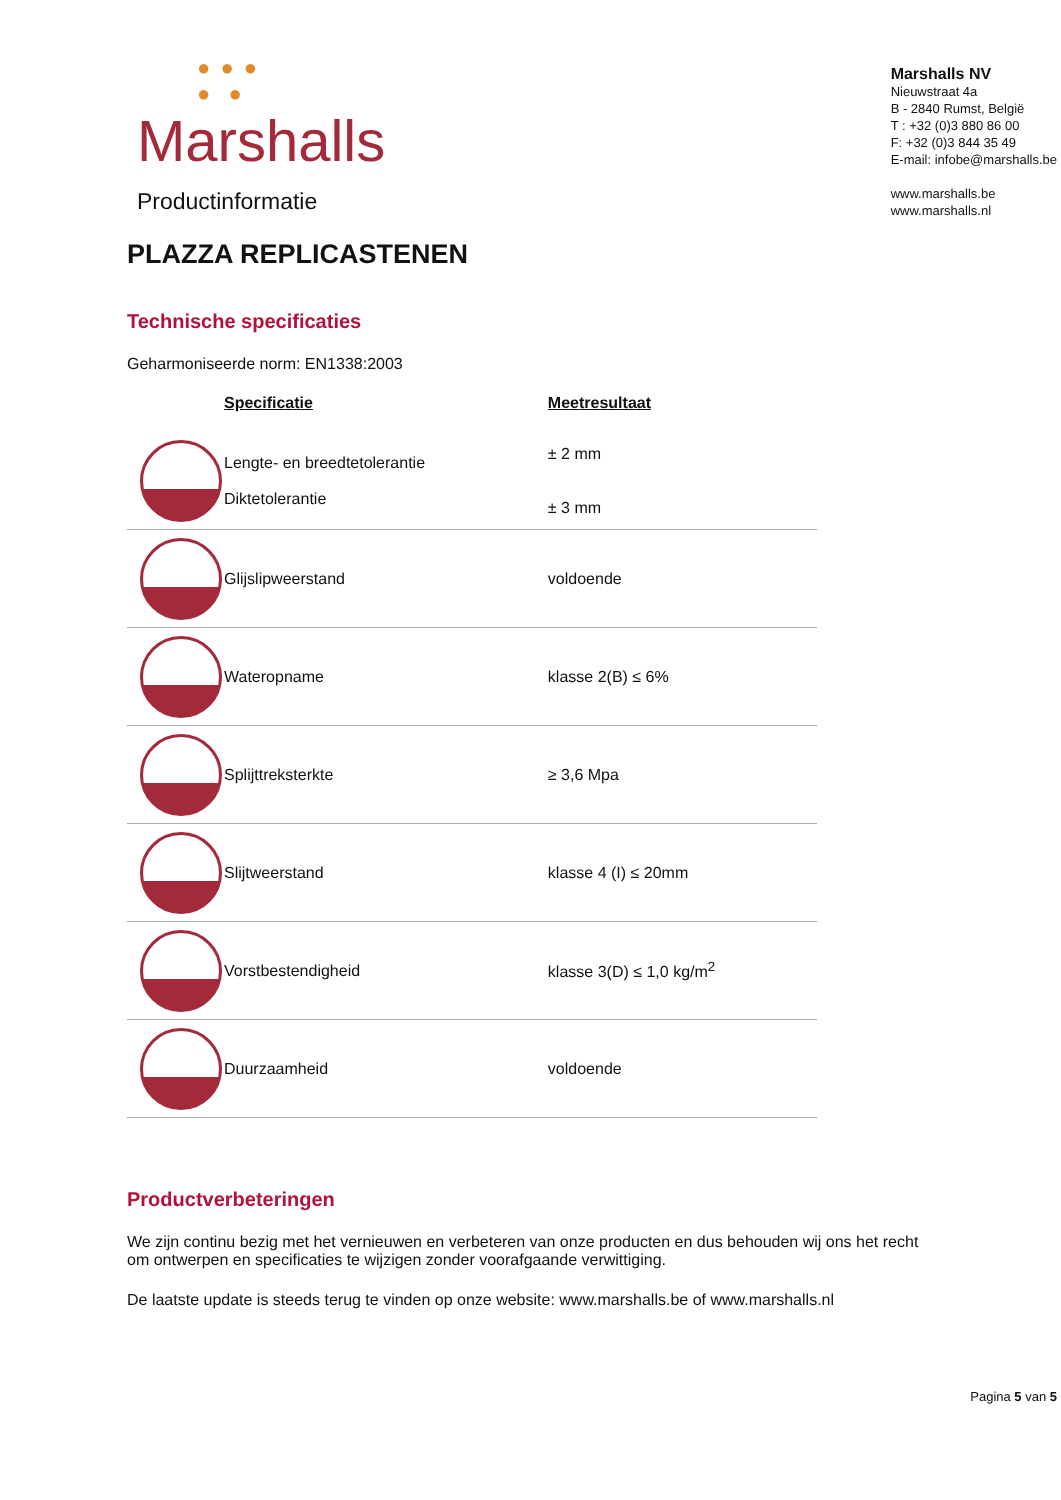● ● ●
● ●
Marshalls
Productinformatie
Marshalls NV
Nieuwstraat 4a
B - 2840 Rumst, België
T : +32 (0)3 880 86 00
F: +32 (0)3 844 35 49
E-mail: infobe@marshalls.be
www.marshalls.be
www.marshalls.nl
PLAZZA REPLICASTENEN
Technische specificaties
Geharmoniseerde norm: EN1338:2003
| | Specificatie | Meetresultaat |
| --- | --- | --- |
| | Lengte- en breedtetolerantie Diktetolerantie | ± 2 mm ± 3 mm |
| | Glijslipweerstand | voldoende |
| | Wateropname | klasse 2(B) ≤ 6% |
| | Splijttreksterkte | ≥ 3,6 Mpa |
| | Slijtweerstand | klasse 4 (I) ≤ 20mm |
| | Vorstbestendigheid | klasse 3(D) ≤ 1,0 kg/m<sup>2</sup> |
| | Duurzaamheid | voldoende |
Productverbeteringen
We zijn continu bezig met het vernieuwen en verbeteren van onze producten en dus behouden wij ons het recht om ontwerpen en specificaties te wijzigen zonder voorafgaande verwittiging.
De laatste update is steeds terug te vinden op onze website: www.marshalls.be of www.marshalls.nl
Pagina 5 van 5